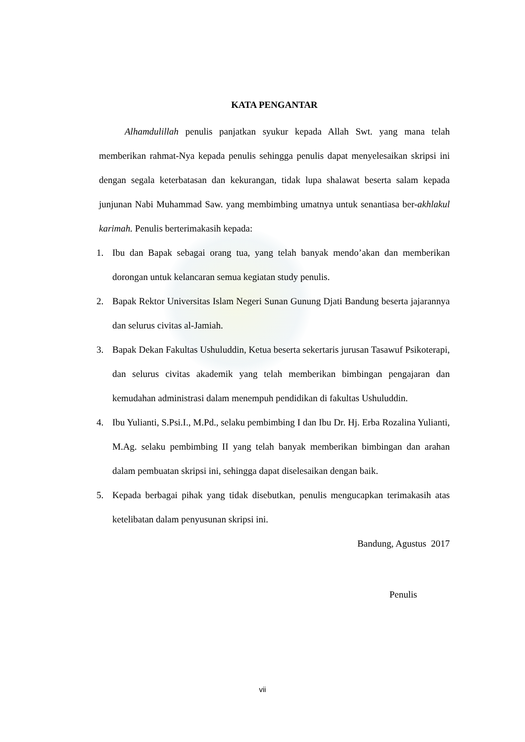KATA PENGANTAR
Alhamdulillah penulis panjatkan syukur kepada Allah Swt. yang mana telah memberikan rahmat-Nya kepada penulis sehingga penulis dapat menyelesaikan skripsi ini dengan segala keterbatasan dan kekurangan, tidak lupa shalawat beserta salam kepada junjunan Nabi Muhammad Saw. yang membimbing umatnya untuk senantiasa ber-akhlakul karimah. Penulis berterimakasih kepada:
1. Ibu dan Bapak sebagai orang tua, yang telah banyak mendo’akan dan memberikan dorongan untuk kelancaran semua kegiatan study penulis.
2. Bapak Rektor Universitas Islam Negeri Sunan Gunung Djati Bandung beserta jajarannya dan selurus civitas al-Jamiah.
3. Bapak Dekan Fakultas Ushuluddin, Ketua beserta sekertaris jurusan Tasawuf Psikoterapi, dan selurus civitas akademik yang telah memberikan bimbingan pengajaran dan kemudahan administrasi dalam menempuh pendidikan di fakultas Ushuluddin.
4. Ibu Yulianti, S.Psi.I., M.Pd., selaku pembimbing I dan Ibu Dr. Hj. Erba Rozalina Yulianti, M.Ag. selaku pembimbing II yang telah banyak memberikan bimbingan dan arahan dalam pembuatan skripsi ini, sehingga dapat diselesaikan dengan baik.
5. Kepada berbagai pihak yang tidak disebutkan, penulis mengucapkan terimakasih atas ketelibatan dalam penyusunan skripsi ini.
Bandung, Agustus 2017
Penulis
vii